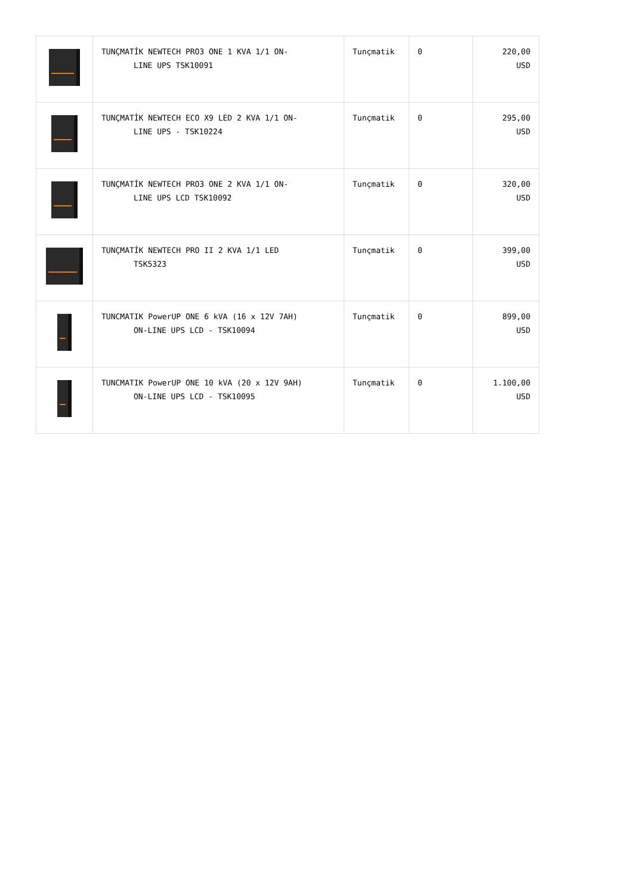| | TUNÇMATİK NEWTECH PRO3 ONE 1 KVA 1/1 ON- LINE UPS TSK10091 | Tunçmatik | 0 | 220,00 USD |
| | TUNÇMATİK NEWTECH ECO X9 LED 2 KVA 1/1 ON- LINE UPS - TSK10224 | Tunçmatik | 0 | 295,00 USD |
| | TUNÇMATİK NEWTECH PRO3 ONE 2 KVA 1/1 ON- LINE UPS LCD TSK10092 | Tunçmatik | 0 | 320,00 USD |
| | TUNÇMATİK NEWTECH PRO II 2 KVA 1/1 LED TSK5323 | Tunçmatik | 0 | 399,00 USD |
| | TUNCMATIK PowerUP ONE 6 kVA (16 x 12V 7AH) ON-LINE UPS LCD - TSK10094 | Tunçmatik | 0 | 899,00 USD |
| | TUNCMATIK PowerUP ONE 10 kVA (20 x 12V 9AH) ON-LINE UPS LCD - TSK10095 | Tunçmatik | 0 | 1.100,00 USD |